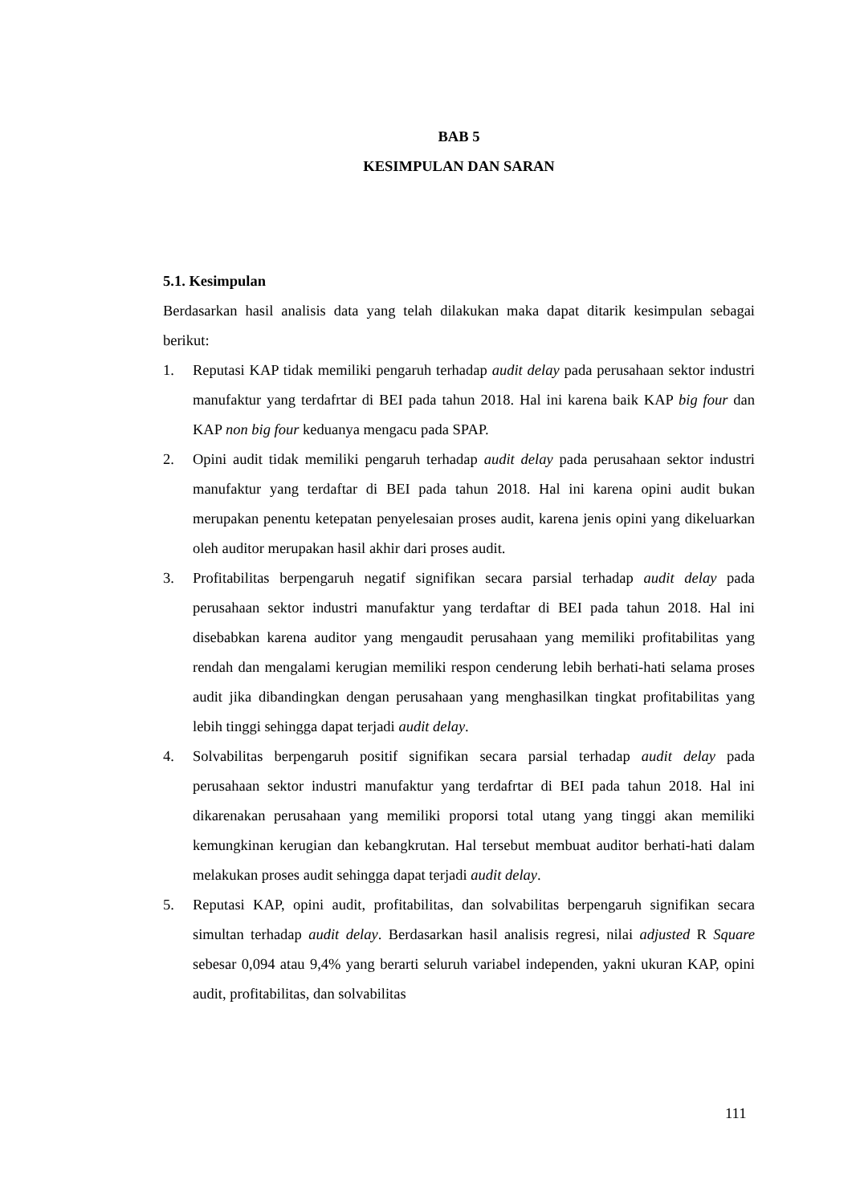BAB 5
KESIMPULAN DAN SARAN
5.1. Kesimpulan
Berdasarkan hasil analisis data yang telah dilakukan maka dapat ditarik kesimpulan sebagai berikut:
1. Reputasi KAP tidak memiliki pengaruh terhadap audit delay pada perusahaan sektor industri manufaktur yang terdafrtar di BEI pada tahun 2018. Hal ini karena baik KAP big four dan KAP non big four keduanya mengacu pada SPAP.
2. Opini audit tidak memiliki pengaruh terhadap audit delay pada perusahaan sektor industri manufaktur yang terdaftar di BEI pada tahun 2018. Hal ini karena opini audit bukan merupakan penentu ketepatan penyelesaian proses audit, karena jenis opini yang dikeluarkan oleh auditor merupakan hasil akhir dari proses audit.
3. Profitabilitas berpengaruh negatif signifikan secara parsial terhadap audit delay pada perusahaan sektor industri manufaktur yang terdaftar di BEI pada tahun 2018. Hal ini disebabkan karena auditor yang mengaudit perusahaan yang memiliki profitabilitas yang rendah dan mengalami kerugian memiliki respon cenderung lebih berhati-hati selama proses audit jika dibandingkan dengan perusahaan yang menghasilkan tingkat profitabilitas yang lebih tinggi sehingga dapat terjadi audit delay.
4. Solvabilitas berpengaruh positif signifikan secara parsial terhadap audit delay pada perusahaan sektor industri manufaktur yang terdafrtar di BEI pada tahun 2018. Hal ini dikarenakan perusahaan yang memiliki proporsi total utang yang tinggi akan memiliki kemungkinan kerugian dan kebangkrutan. Hal tersebut membuat auditor berhati-hati dalam melakukan proses audit sehingga dapat terjadi audit delay.
5. Reputasi KAP, opini audit, profitabilitas, dan solvabilitas berpengaruh signifikan secara simultan terhadap audit delay. Berdasarkan hasil analisis regresi, nilai adjusted R Square sebesar 0,094 atau 9,4% yang berarti seluruh variabel independen, yakni ukuran KAP, opini audit, profitabilitas, dan solvabilitas
111